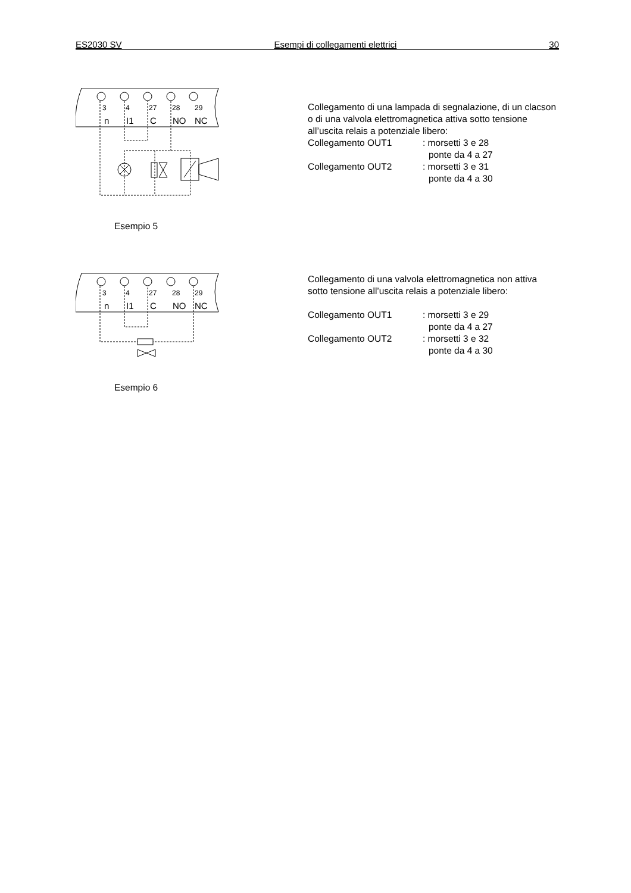ES2030 SV Esempi di collegamenti elettrici 30
3
4
27
28
29
n
I1
C
NO
NC
Esempio 5
Collegamento di una lampada di segnalazione, di un clacson o di una valvola elettromagnetica attiva sotto tensione all’uscita relais a potenziale libero:
Collegamento OUT1: morsetti 3 e 28
ponte da 4 a 27
Collegamento OUT2: morsetti 3 e 31
ponte da 4 a 30
3
4
27
28
29
n
I1
C
NO
NC
Esempio 6
Collegamento di una valvola elettromagnetica non attiva sotto tensione all’uscita relais a potenziale libero:
Collegamento OUT1: morsetti 3 e 29
ponte da 4 a 27
Collegamento OUT2: morsetti 3 e 32
ponte da 4 a 30